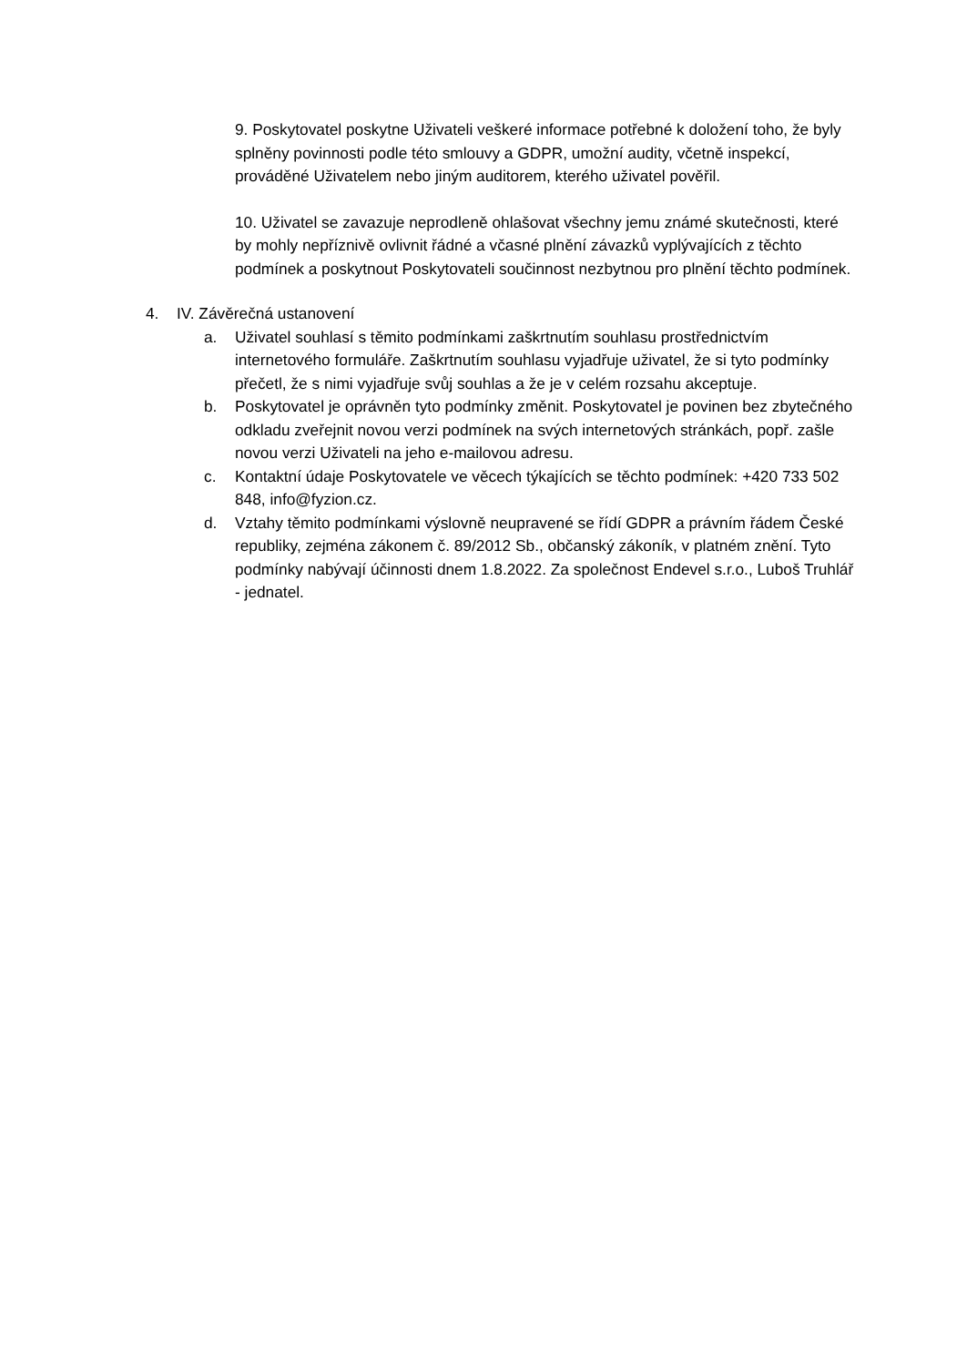9. Poskytovatel poskytne Uživateli veškeré informace potřebné k doložení toho, že byly splněny povinnosti podle této smlouvy a GDPR, umožní audity, včetně inspekcí, prováděné Uživatelem nebo jiným auditorem, kterého uživatel pověřil.
10. Uživatel se zavazuje neprodleně ohlašovat všechny jemu známé skutečnosti, které by mohly nepříznivě ovlivnit řádné a včasné plnění závazků vyplývajících z těchto podmínek a poskytnout Poskytovateli součinnost nezbytnou pro plnění těchto podmínek.
4. IV. Závěrečná ustanovení
a. Uživatel souhlasí s těmito podmínkami zaškrtnutím souhlasu prostřednictvím internetového formuláře. Zaškrtnutím souhlasu vyjadřuje uživatel, že si tyto podmínky přečetl, že s nimi vyjadřuje svůj souhlas a že je v celém rozsahu akceptuje.
b. Poskytovatel je oprávněn tyto podmínky změnit. Poskytovatel je povinen bez zbytečného odkladu zveřejnit novou verzi podmínek na svých internetových stránkách, popř. zašle novou verzi Uživateli na jeho e-mailovou adresu.
c. Kontaktní údaje Poskytovatele ve věcech týkajících se těchto podmínek: +420 733 502 848, info@fyzion.cz.
d. Vztahy těmito podmínkami výslovně neupravené se řídí GDPR a právním řádem České republiky, zejména zákonem č. 89/2012 Sb., občanský zákoník, v platném znění. Tyto podmínky nabývají účinnosti dnem 1.8.2022. Za společnost Endevel s.r.o., Luboš Truhlář - jednatel.